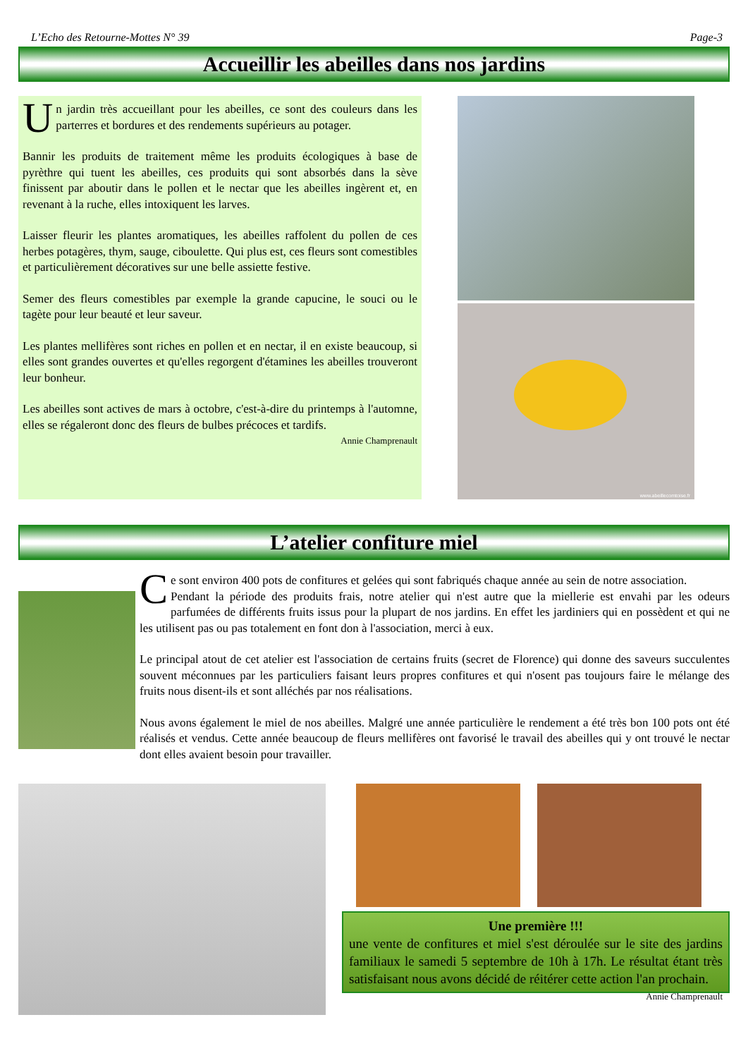L’Echo des Retourne-Mottes N° 39 Page-3
Accueillir les abeilles dans nos jardins
Un jardin très accueillant pour les abeilles, ce sont des couleurs dans les parterres et bordures et des rendements supérieurs au potager.
Bannir les produits de traitement même les produits écologiques à base de pyrèthre qui tuent les abeilles, ces produits qui sont absorbés dans la sève finissent par aboutir dans le pollen et le nectar que les abeilles ingèrent et, en revenant à la ruche, elles intoxiquent les larves.
Laisser fleurir les plantes aromatiques, les abeilles raffolent du pollen de ces herbes potagères, thym, sauge, ciboulette. Qui plus est, ces fleurs sont comestibles et particulièrement décoratives sur une belle assiette festive.
Semer des fleurs comestibles par exemple la grande capucine, le souci ou le tagète pour leur beauté et leur saveur.
Les plantes mellifères sont riches en pollen et en nectar, il en existe beaucoup, si elles sont grandes ouvertes et qu'elles regorgent d'étamines les abeilles trouveront leur bonheur.
Les abeilles sont actives de mars à octobre, c'est-à-dire du printemps à l'automne, elles se régaleront donc des fleurs de bulbes précoces et tardifs.
Annie Champrenault
www.abeillecomtoise.fr
L’atelier confiture miel
Ce sont environ 400 pots de confitures et gelées qui sont fabriqués chaque année au sein de notre association.
Pendant la période des produits frais, notre atelier qui n'est autre que la miellerie est envahi par les odeurs parfumées de différents fruits issus pour la plupart de nos jardins. En effet les jardiniers qui en possèdent et qui ne les utilisent pas ou pas totalement en font don à l'association, merci à eux.
Le principal atout de cet atelier est l'association de certains fruits (secret de Florence) qui donne des saveurs succulentes souvent méconnues par les particuliers faisant leurs propres confitures et qui n'osent pas toujours faire le mélange des fruits nous disent-ils et sont alléchés par nos réalisations.
Nous avons également le miel de nos abeilles. Malgré une année particulière le rendement a été très bon 100 pots ont été réalisés et vendus. Cette année beaucoup de fleurs mellifères ont favorisé le travail des abeilles qui y ont trouvé le nectar dont elles avaient besoin pour travailler.
Une première !!!
une vente de confitures et miel s'est déroulée sur le site des jardins familiaux le samedi 5 septembre de 10h à 17h. Le résultat étant très satisfaisant nous avons décidé de réitérer cette action l'an prochain. Annie Champrenault